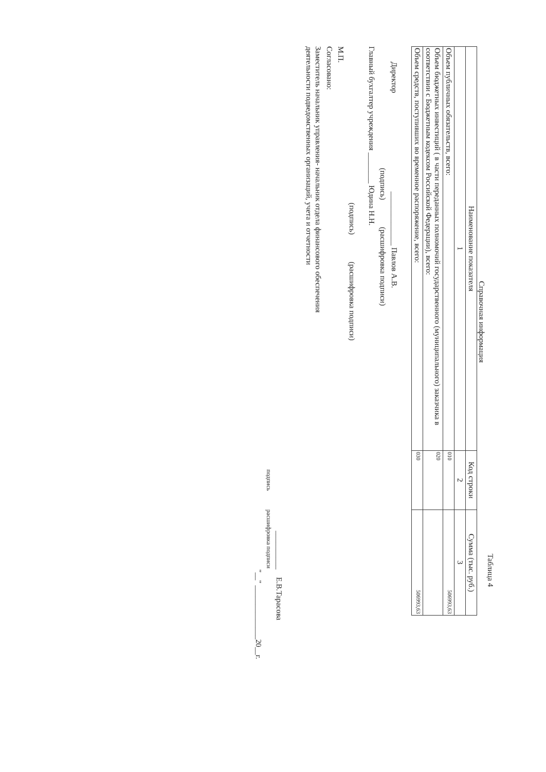Таблица 4
Справочная информация
| Наименование показателя | Код строки | Сумма (тыс. руб.) |
| --- | --- | --- |
| 1 | 2 | 3 |
| Объем публичных обязательств, всего: | 010 | 506993,63 |
| Объем бюджетных инвестиций ( в части переданных полномочий государственного (муниципального) заказчика в соответствии с Бюджетным кодексом Российской Федерации), всего: | 020 | |
| Объем средств, поступивших во временное распоряжение, всего: | 030 | 506993,63 |
Директор ______________ Павлов А.В.
(подпись) (расшифровка подписи)
Главный бухгалтер учреждения ________ Юдина Н.Н.
(подпись) (расшифровка подписи)
М.П.
Согласовано:
Заместитель начальник управления- начальник отдела финансового обеспечения
деятельности подведомственных организаций, учета и отчетности
__________ Е.В.Тарасова
подпись расшифровка подписи
"__" ______________20__г.